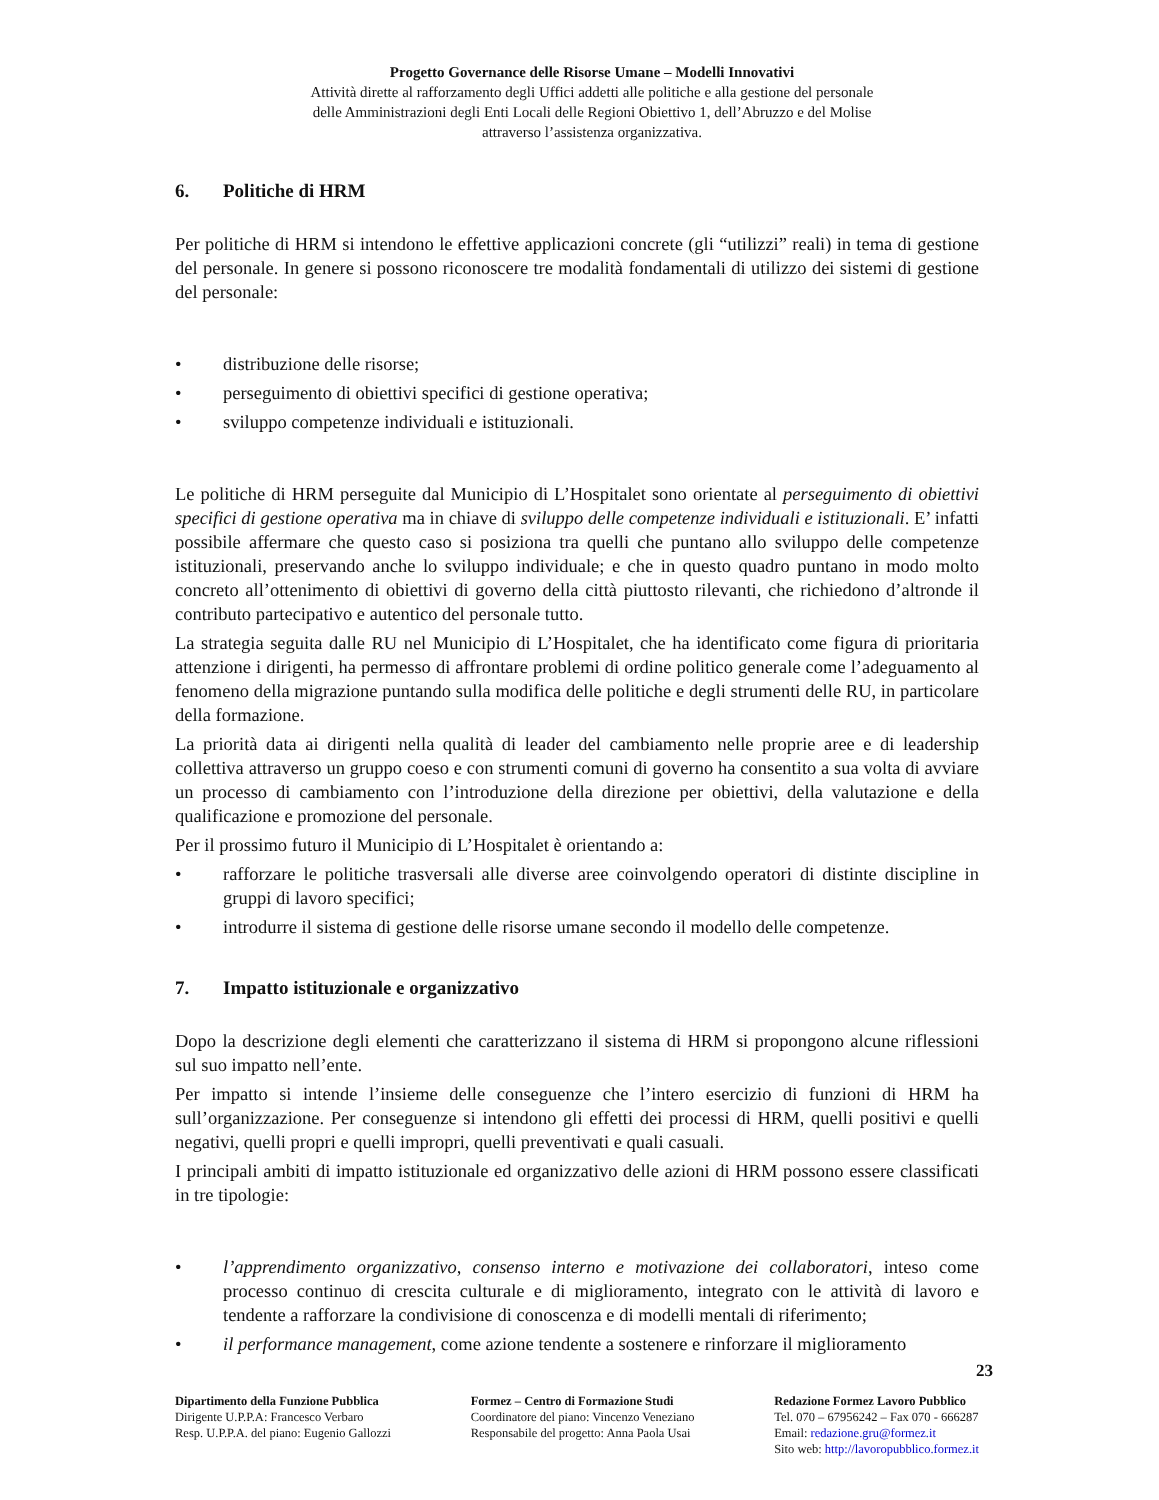Progetto Governance delle Risorse Umane – Modelli Innovativi
Attività dirette al rafforzamento degli Uffici addetti alle politiche e alla gestione del personale
delle Amministrazioni degli Enti Locali delle Regioni Obiettivo 1, dell’Abruzzo e del Molise
attraverso l’assistenza organizzativa.
6. Politiche di HRM
Per politiche di HRM si intendono le effettive applicazioni concrete (gli “utilizzi” reali) in tema di gestione del personale. In genere si possono riconoscere tre modalità fondamentali di utilizzo dei sistemi di gestione del personale:
• distribuzione delle risorse;
• perseguimento di obiettivi specifici di gestione operativa;
• sviluppo competenze individuali e istituzionali.
Le politiche di HRM perseguite dal Municipio di L’Hospitalet sono orientate al perseguimento di obiettivi specifici di gestione operativa ma in chiave di sviluppo delle competenze individuali e istituzionali. E’ infatti possibile affermare che questo caso si posiziona tra quelli che puntano allo sviluppo delle competenze istituzionali, preservando anche lo sviluppo individuale; e che in questo quadro puntano in modo molto concreto all’ottenimento di obiettivi di governo della città piuttosto rilevanti, che richiedono d’altronde il contributo partecipativo e autentico del personale tutto.
La strategia seguita dalle RU nel Municipio di L’Hospitalet, che ha identificato come figura di prioritaria attenzione i dirigenti, ha permesso di affrontare problemi di ordine politico generale come l’adeguamento al fenomeno della migrazione puntando sulla modifica delle politiche e degli strumenti delle RU, in particolare della formazione.
La priorità data ai dirigenti nella qualità di leader del cambiamento nelle proprie aree e di leadership collettiva attraverso un gruppo coeso e con strumenti comuni di governo ha consentito a sua volta di avviare un processo di cambiamento con l’introduzione della direzione per obiettivi, della valutazione e della qualificazione e promozione del personale.
Per il prossimo futuro il Municipio di L’Hospitalet è orientando a:
• rafforzare le politiche trasversali alle diverse aree coinvolgendo operatori di distinte discipline in gruppi di lavoro specifici;
• introdurre il sistema di gestione delle risorse umane secondo il modello delle competenze.
7. Impatto istituzionale e organizzativo
Dopo la descrizione degli elementi che caratterizzano il sistema di HRM si propongono alcune riflessioni sul suo impatto nell’ente.
Per impatto si intende l’insieme delle conseguenze che l’intero esercizio di funzioni di HRM ha sull’organizzazione. Per conseguenze si intendono gli effetti dei processi di HRM, quelli positivi e quelli negativi, quelli propri e quelli impropri, quelli preventivati e quali casuali.
I principali ambiti di impatto istituzionale ed organizzativo delle azioni di HRM possono essere classificati in tre tipologie:
• l’apprendimento organizzativo, consenso interno e motivazione dei collaboratori, inteso come processo continuo di crescita culturale e di miglioramento, integrato con le attività di lavoro e tendente a rafforzare la condivisione di conoscenza e di modelli mentali di riferimento;
• il performance management, come azione tendente a sostenere e rinforzare il miglioramento
23
Dipartimento della Funzione Pubblica
Dirigente U.P.P.A: Francesco Verbaro
Resp. U.P.P.A. del piano: Eugenio Gallozzi
Formez – Centro di Formazione Studi
Coordinatore del piano: Vincenzo Veneziano
Responsabile del progetto: Anna Paola Usai
Redazione Formez Lavoro Pubblico
Tel. 070 – 67956242 – Fax 070 - 666287
Email: redazione.gru@formez.it
Sito web: http://lavoropubblico.formez.it